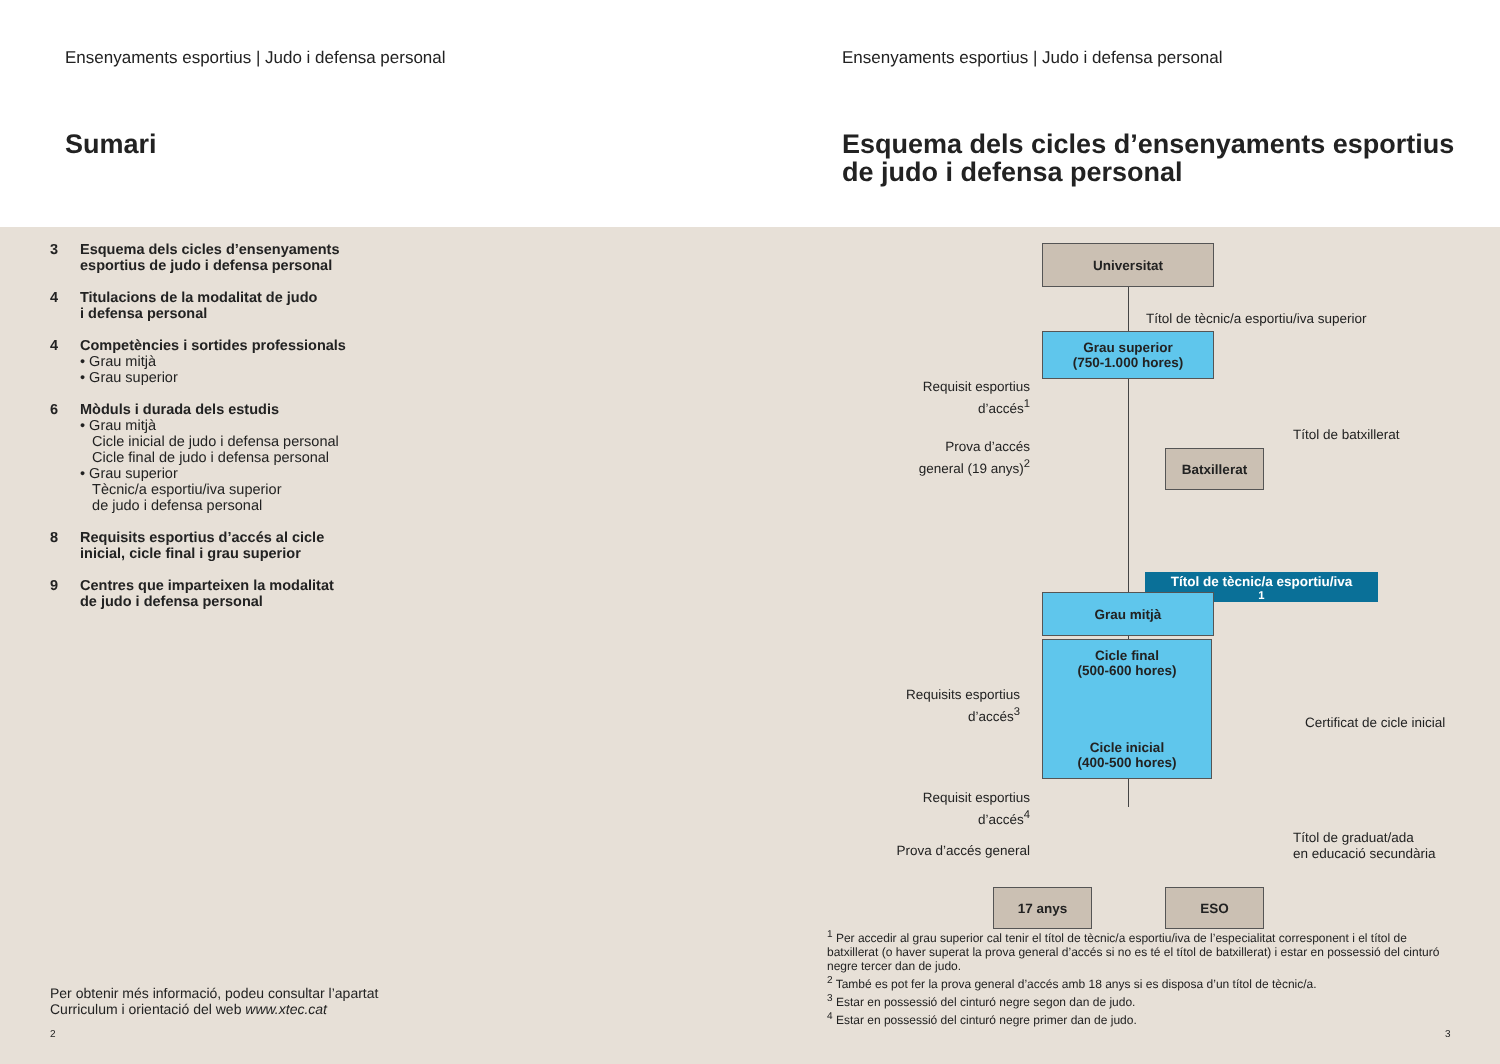Ensenyaments esportius | Judo i defensa personal
Sumari
3 Esquema dels cicles d’ensenyaments
esportius de judo i defensa personal
4 Titulacions de la modalitat de judo
i defensa personal
4 Competències i sortides professionals
• Grau mitjà
• Grau superior
6 Mòduls i durada dels estudis
• Grau mitjà
Cicle inicial de judo i defensa personal
Cicle final de judo i defensa personal
• Grau superior
Tècnic/a esportiu/iva superior
de judo i defensa personal
8 Requisits esportius d’accés al cicle
inicial, cicle final i grau superior
9 Centres que imparteixen la modalitat
de judo i defensa personal
Per obtenir més informació, podeu consultar l’apartat
Curriculum i orientació del web www.xtec.cat
2
Ensenyaments esportius | Judo i defensa personal
Esquema dels cicles d’ensenyaments esportius
de judo i defensa personal
Universitat
Títol de tècnic/a esportiu/iva superior
Grau superior
(750-1.000 hores)
Requisit esportius
d’accés<sup>1</sup>
Títol de batxillerat
Prova d’accés
general (19 anys)<sup>2</sup>
Batxillerat
Títol de tècnic/a esportiu/iva<sup>1</sup>
Grau mitjà
Cicle final
(500-600 hores)
Cicle inicial
(400-500 hores)
Requisits esportius
d’accés<sup>3</sup>
Certificat de cicle inicial
Requisit esportius
d’accés<sup>4</sup>
Prova d’accés general
Títol de graduat/ada
en educació secundària
17 anys ESO
<sup>1</sup> Per accedir al grau superior cal tenir el títol de tècnic/a esportiu/iva de l’especialitat corresponent i el títol de batxillerat (o haver superat la prova general d’accés si no es té el títol de batxillerat) i estar en possessió del cinturó negre tercer dan de judo.
<sup>2</sup> També es pot fer la prova general d’accés amb 18 anys si es disposa d’un títol de tècnic/a.
<sup>3</sup> Estar en possessió del cinturó negre segon dan de judo.
<sup>4</sup> Estar en possessió del cinturó negre primer dan de judo.
3